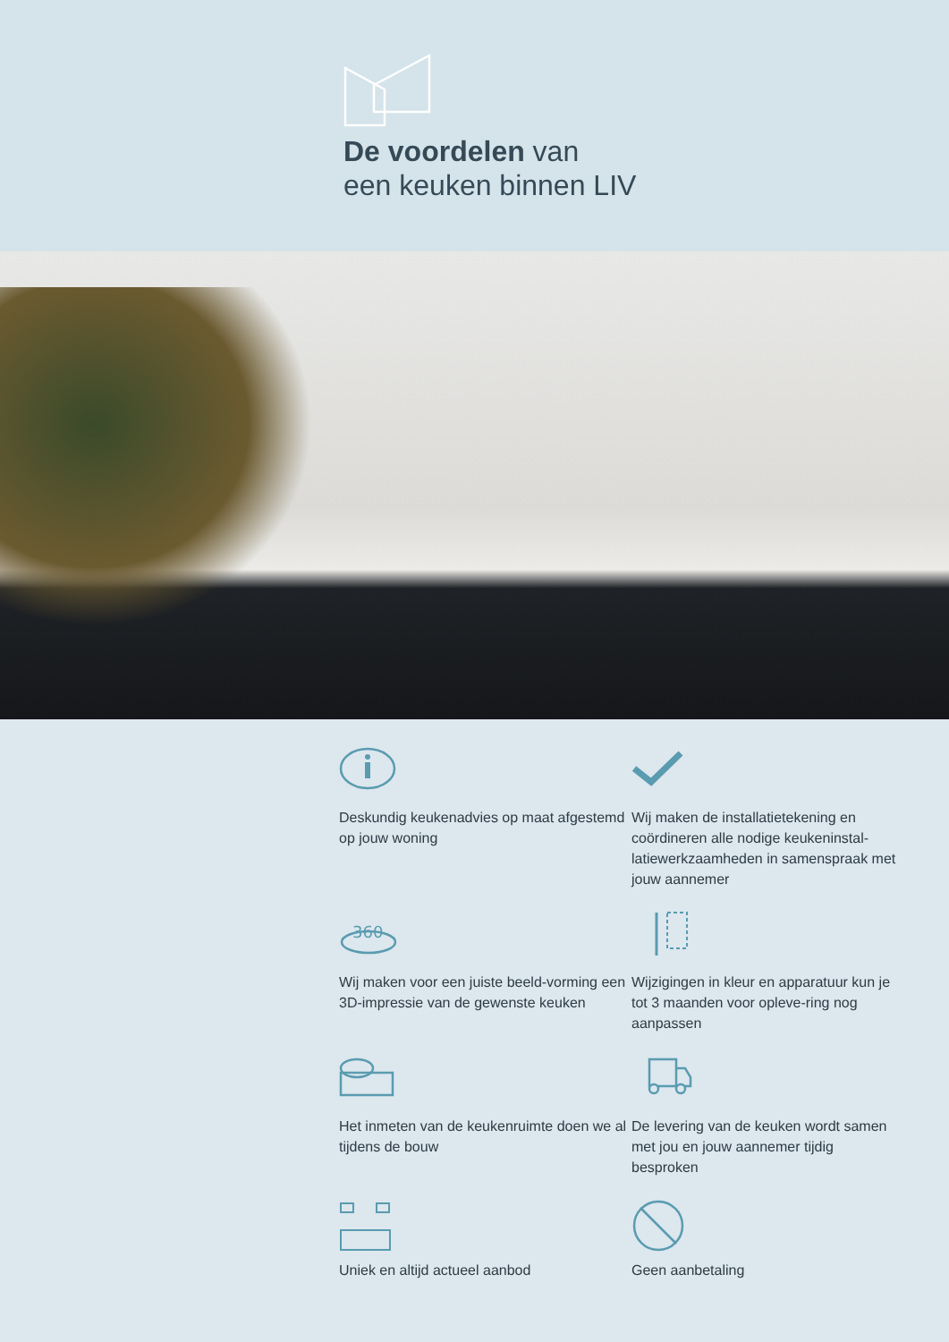De voordelen van
een keuken binnen LIV
Deskundig keukenadvies op maat afgestemd op jouw woning
Wij maken de installatietekening en coördineren alle nodige keukeninstal-latiewerkzaamheden in samenspraak met jouw aannemer
360
Wij maken voor een juiste beeld-vorming een 3D-impressie van de gewenste keuken
Wijzigingen in kleur en apparatuur kun je tot 3 maanden voor opleve-ring nog aanpassen
Het inmeten van de keukenruimte doen we al tijdens de bouw
De levering van de keuken wordt samen met jou en jouw aannemer tijdig besproken
Uniek en altijd actueel aanbod
Geen aanbetaling